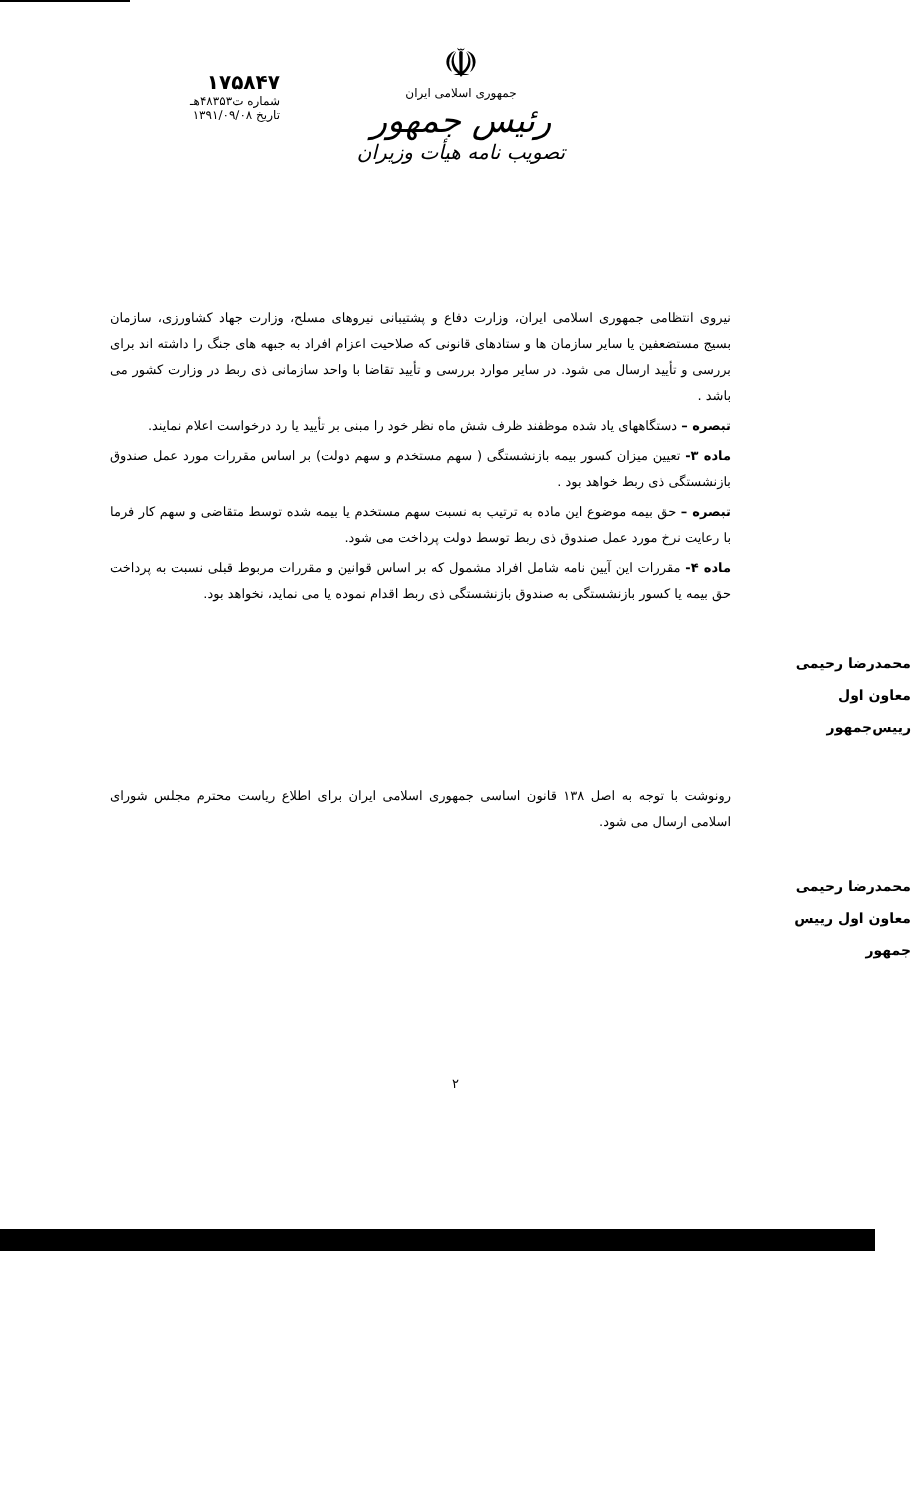☫
جمهوری اسلامی ایران
رئیس جمهور
تصویب نامه هیأت وزیران
۱۷۵۸۴۷
شماره ت۴۸۳۵۳هـ
تاریخ ۱۳۹۱/۰۹/۰۸
نیروی انتظامی جمهوری اسلامی ایران، وزارت دفاع و پشتیبانی نیروهای مسلح، وزارت جهاد کشاورزی، سازمان بسیج مستضعفین یا سایر سازمان ها و ستادهای قانونی که صلاحیت اعزام افراد به جبهه های جنگ را داشته اند برای بررسی و تأیید ارسال می شود. در سایر موارد بررسی و تأیید تقاضا با واحد سازمانی ذی ربط در وزارت کشور می باشد .
تبصره – دستگاههای یاد شده موظفند ظرف شش ماه نظر خود را مبنی بر تأیید یا رد درخواست اعلام نمایند.
ماده ۳- تعیین میزان کسور بیمه بازنشستگی ( سهم مستخدم و سهم دولت) بر اساس مقررات مورد عمل صندوق بازنشستگی ذی ربط خواهد بود .
تبصره – حق بیمه موضوع این ماده به ترتیب به نسبت سهم مستخدم یا بیمه شده توسط متقاضی و سهم کار فرما با رعایت نرخ مورد عمل صندوق ذی ربط توسط دولت پرداخت می شود.
ماده ۴- مقررات این آیین نامه شامل افراد مشمول که بر اساس قوانین و مقررات مربوط قبلی نسبت به پرداخت حق بیمه یا کسور بازنشستگی به صندوق بازنشستگی ذی ربط اقدام نموده یا می نماید، نخواهد بود.
محمدرضا رحیمی
معاون اول رییس‌جمهور
رونوشت با توجه به اصل ۱۳۸ قانون اساسی جمهوری اسلامی ایران برای اطلاع ریاست محترم مجلس شورای اسلامی ارسال می شود.
محمدرضا رحیمی
معاون اول رییس جمهور
۲